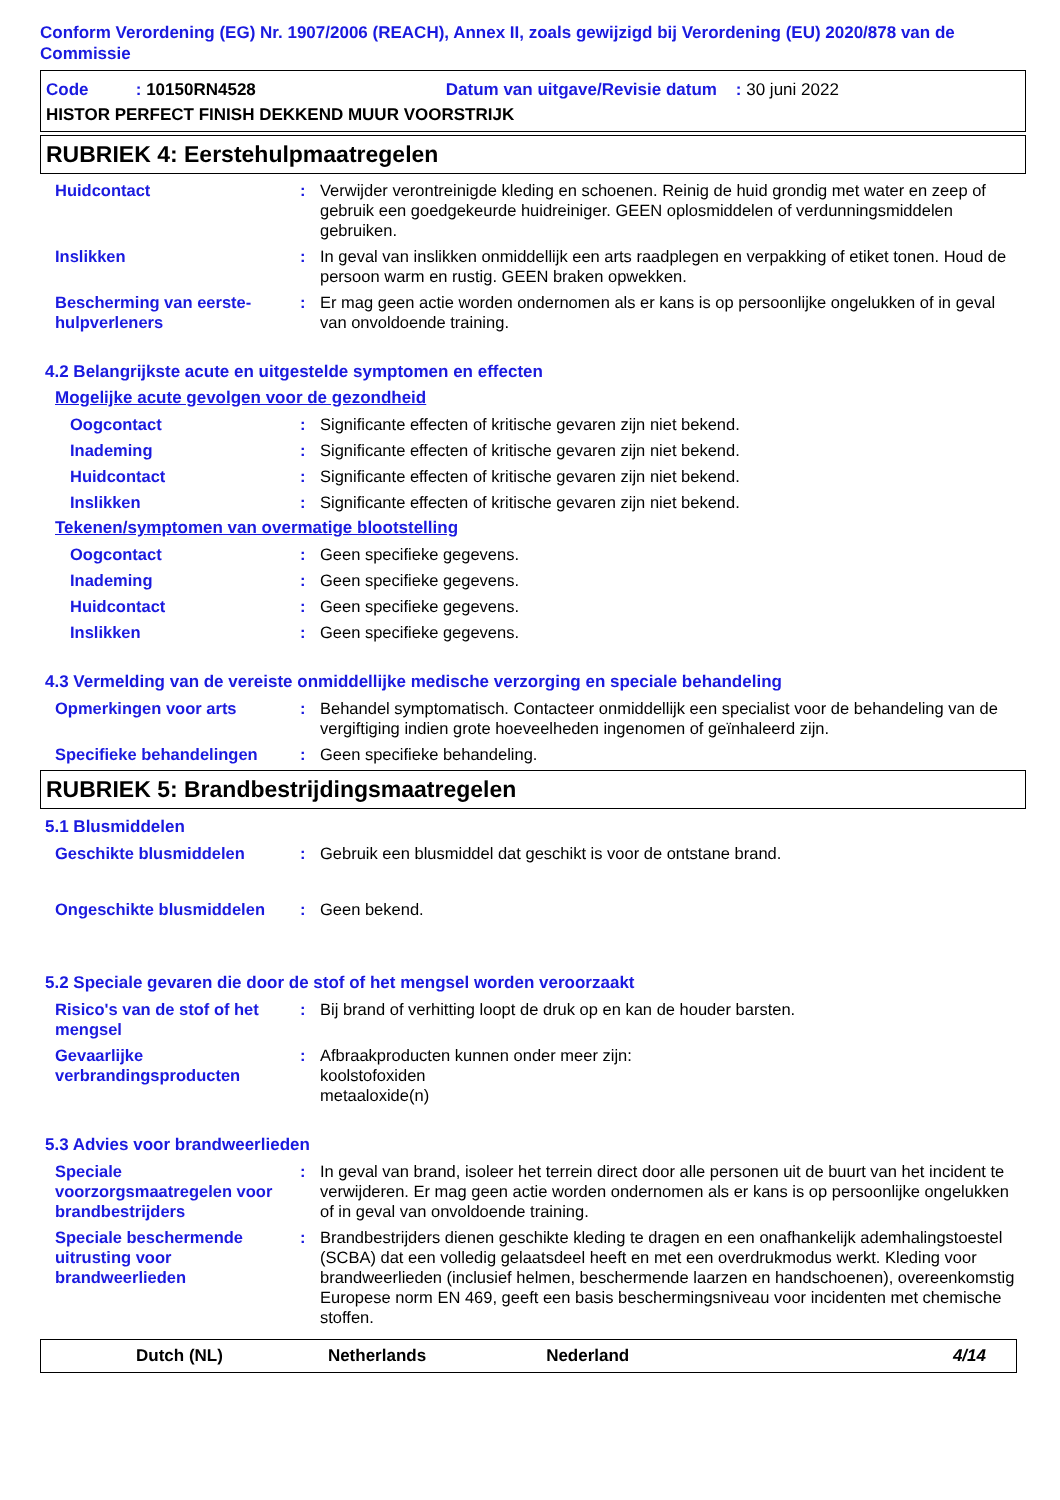Conform Verordening (EG) Nr. 1907/2006 (REACH), Annex II, zoals gewijzigd bij Verordening (EU) 2020/878 van de Commissie
Code : 10150RN4528 Datum van uitgave/Revisie datum : 30 juni 2022
HISTOR PERFECT FINISH DEKKEND MUUR VOORSTRIJK
RUBRIEK 4: Eerstehulpmaatregelen
Huidcontact : Verwijder verontreinigde kleding en schoenen. Reinig de huid grondig met water en zeep of gebruik een goedgekeurde huidreiniger. GEEN oplosmiddelen of verdunningsmiddelen gebruiken.
Inslikken : In geval van inslikken onmiddellijk een arts raadplegen en verpakking of etiket tonen. Houd de persoon warm en rustig. GEEN braken opwekken.
Bescherming van eerste-hulpverleners
: Er mag geen actie worden ondernomen als er kans is op persoonlijke ongelukken of in geval van onvoldoende training.
4.2 Belangrijkste acute en uitgestelde symptomen en effecten
Mogelijke acute gevolgen voor de gezondheid
Oogcontact : Significante effecten of kritische gevaren zijn niet bekend.
Inademing : Significante effecten of kritische gevaren zijn niet bekend.
Huidcontact : Significante effecten of kritische gevaren zijn niet bekend.
Inslikken : Significante effecten of kritische gevaren zijn niet bekend.
Tekenen/symptomen van overmatige blootstelling
Oogcontact : Geen specifieke gegevens.
Inademing : Geen specifieke gegevens.
Huidcontact : Geen specifieke gegevens.
Inslikken : Geen specifieke gegevens.
4.3 Vermelding van de vereiste onmiddellijke medische verzorging en speciale behandeling
Opmerkingen voor arts : Behandel symptomatisch. Contacteer onmiddellijk een specialist voor de behandeling van de vergiftiging indien grote hoeveelheden ingenomen of geïnhaleerd zijn.
Specifieke behandelingen : Geen specifieke behandeling.
RUBRIEK 5: Brandbestrijdingsmaatregelen
5.1 Blusmiddelen
Geschikte blusmiddelen : Gebruik een blusmiddel dat geschikt is voor de ontstane brand.
Ongeschikte blusmiddelen : Geen bekend.
5.2 Speciale gevaren die door de stof of het mengsel worden veroorzaakt
Risico's van de stof of het mengsel
: Bij brand of verhitting loopt de druk op en kan de houder barsten.
Gevaarlijke verbrandingsproducten
: Afbraakproducten kunnen onder meer zijn:
koolstofoxiden
metaaloxide(n)
5.3 Advies voor brandweerlieden
Speciale voorzorgsmaatregelen voor brandbestrijders
: In geval van brand, isoleer het terrein direct door alle personen uit de buurt van het incident te verwijderen. Er mag geen actie worden ondernomen als er kans is op persoonlijke ongelukken of in geval van onvoldoende training.
Speciale beschermende uitrusting voor brandweerlieden
: Brandbestrijders dienen geschikte kleding te dragen en een onafhankelijk ademhalingstoestel (SCBA) dat een volledig gelaatsdeel heeft en met een overdrukmodus werkt. Kleding voor brandweerlieden (inclusief helmen, beschermende laarzen en handschoenen), overeenkomstig Europese norm EN 469, geeft een basis beschermingsniveau voor incidenten met chemische stoffen.
Dutch (NL) Netherlands Nederland 4/14